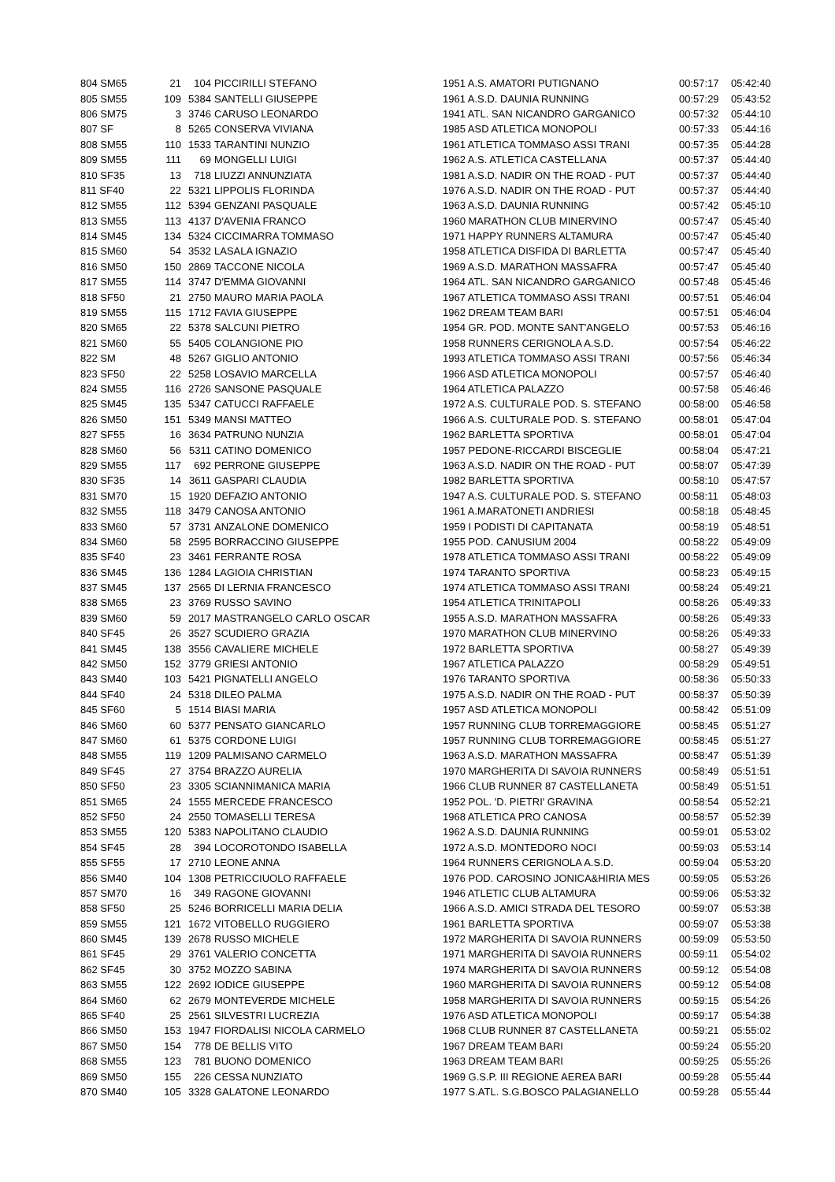| 804 SM65 | 21 | 104 | PICCIRILLI STEFANO | 1951 A.S. AMATORI PUTIGNANO | 00:57:17 | 05:42:40 |
| 805 SM55 | 109 | 5384 | SANTELLI GIUSEPPE | 1961 A.S.D. DAUNIA RUNNING | 00:57:29 | 05:43:52 |
| 806 SM75 | 3 | 3746 | CARUSO LEONARDO | 1941 ATL. SAN NICANDRO GARGANICO | 00:57:32 | 05:44:10 |
| 807 SF | 8 | 5265 | CONSERVA VIVIANA | 1985 ASD ATLETICA MONOPOLI | 00:57:33 | 05:44:16 |
| 808 SM55 | 110 | 1533 | TARANTINI NUNZIO | 1961 ATLETICA TOMMASO ASSI TRANI | 00:57:35 | 05:44:28 |
| 809 SM55 | 111 | 69 | MONGELLI LUIGI | 1962 A.S. ATLETICA CASTELLANA | 00:57:37 | 05:44:40 |
| 810 SF35 | 13 | 718 | LIUZZI ANNUNZIATA | 1981 A.S.D. NADIR ON THE ROAD - PUT | 00:57:37 | 05:44:40 |
| 811 SF40 | 22 | 5321 | LIPPOLIS FLORINDA | 1976 A.S.D. NADIR ON THE ROAD - PUT | 00:57:37 | 05:44:40 |
| 812 SM55 | 112 | 5394 | GENZANI PASQUALE | 1963 A.S.D. DAUNIA RUNNING | 00:57:42 | 05:45:10 |
| 813 SM55 | 113 | 4137 | D'AVENIA FRANCO | 1960 MARATHON CLUB MINERVINO | 00:57:47 | 05:45:40 |
| 814 SM45 | 134 | 5324 | CICCIMARRA TOMMASO | 1971 HAPPY RUNNERS ALTAMURA | 00:57:47 | 05:45:40 |
| 815 SM60 | 54 | 3532 | LASALA IGNAZIO | 1958 ATLETICA DISFIDA DI BARLETTA | 00:57:47 | 05:45:40 |
| 816 SM50 | 150 | 2869 | TACCONE NICOLA | 1969 A.S.D. MARATHON MASSAFRA | 00:57:47 | 05:45:40 |
| 817 SM55 | 114 | 3747 | D'EMMA GIOVANNI | 1964 ATL. SAN NICANDRO GARGANICO | 00:57:48 | 05:45:46 |
| 818 SF50 | 21 | 2750 | MAURO MARIA PAOLA | 1967 ATLETICA TOMMASO ASSI TRANI | 00:57:51 | 05:46:04 |
| 819 SM55 | 115 | 1712 | FAVIA GIUSEPPE | 1962 DREAM TEAM BARI | 00:57:51 | 05:46:04 |
| 820 SM65 | 22 | 5378 | SALCUNI PIETRO | 1954 GR. POD. MONTE SANT'ANGELO | 00:57:53 | 05:46:16 |
| 821 SM60 | 55 | 5405 | COLANGIONE PIO | 1958 RUNNERS CERIGNOLA A.S.D. | 00:57:54 | 05:46:22 |
| 822 SM | 48 | 5267 | GIGLIO ANTONIO | 1993 ATLETICA TOMMASO ASSI TRANI | 00:57:56 | 05:46:34 |
| 823 SF50 | 22 | 5258 | LOSAVIO MARCELLA | 1966 ASD ATLETICA MONOPOLI | 00:57:57 | 05:46:40 |
| 824 SM55 | 116 | 2726 | SANSONE PASQUALE | 1964 ATLETICA PALAZZO | 00:57:58 | 05:46:46 |
| 825 SM45 | 135 | 5347 | CATUCCI RAFFAELE | 1972 A.S. CULTURALE POD. S. STEFANO | 00:58:00 | 05:46:58 |
| 826 SM50 | 151 | 5349 | MANSI MATTEO | 1966 A.S. CULTURALE POD. S. STEFANO | 00:58:01 | 05:47:04 |
| 827 SF55 | 16 | 3634 | PATRUNO NUNZIA | 1962 BARLETTA SPORTIVA | 00:58:01 | 05:47:04 |
| 828 SM60 | 56 | 5311 | CATINO DOMENICO | 1957 PEDONE-RICCARDI BISCEGLIE | 00:58:04 | 05:47:21 |
| 829 SM55 | 117 | 692 | PERRONE GIUSEPPE | 1963 A.S.D. NADIR ON THE ROAD - PUT | 00:58:07 | 05:47:39 |
| 830 SF35 | 14 | 3611 | GASPARI CLAUDIA | 1982 BARLETTA SPORTIVA | 00:58:10 | 05:47:57 |
| 831 SM70 | 15 | 1920 | DEFAZIO ANTONIO | 1947 A.S. CULTURALE POD. S. STEFANO | 00:58:11 | 05:48:03 |
| 832 SM55 | 118 | 3479 | CANOSA ANTONIO | 1961 A.MARATONETI ANDRIESI | 00:58:18 | 05:48:45 |
| 833 SM60 | 57 | 3731 | ANZALONE DOMENICO | 1959 I PODISTI DI CAPITANATA | 00:58:19 | 05:48:51 |
| 834 SM60 | 58 | 2595 | BORRACCINO GIUSEPPE | 1955 POD. CANUSIUM 2004 | 00:58:22 | 05:49:09 |
| 835 SF40 | 23 | 3461 | FERRANTE ROSA | 1978 ATLETICA TOMMASO ASSI TRANI | 00:58:22 | 05:49:09 |
| 836 SM45 | 136 | 1284 | LAGIOIA CHRISTIAN | 1974 TARANTO SPORTIVA | 00:58:23 | 05:49:15 |
| 837 SM45 | 137 | 2565 | DI LERNIA FRANCESCO | 1974 ATLETICA TOMMASO ASSI TRANI | 00:58:24 | 05:49:21 |
| 838 SM65 | 23 | 3769 | RUSSO SAVINO | 1954 ATLETICA TRINITAPOLI | 00:58:26 | 05:49:33 |
| 839 SM60 | 59 | 2017 | MASTRANGELO CARLO OSCAR | 1955 A.S.D. MARATHON MASSAFRA | 00:58:26 | 05:49:33 |
| 840 SF45 | 26 | 3527 | SCUDIERO GRAZIA | 1970 MARATHON CLUB MINERVINO | 00:58:26 | 05:49:33 |
| 841 SM45 | 138 | 3556 | CAVALIERE MICHELE | 1972 BARLETTA SPORTIVA | 00:58:27 | 05:49:39 |
| 842 SM50 | 152 | 3779 | GRIESI ANTONIO | 1967 ATLETICA PALAZZO | 00:58:29 | 05:49:51 |
| 843 SM40 | 103 | 5421 | PIGNATELLI ANGELO | 1976 TARANTO SPORTIVA | 00:58:36 | 05:50:33 |
| 844 SF40 | 24 | 5318 | DILEO PALMA | 1975 A.S.D. NADIR ON THE ROAD - PUT | 00:58:37 | 05:50:39 |
| 845 SF60 | 5 | 1514 | BIASI MARIA | 1957 ASD ATLETICA MONOPOLI | 00:58:42 | 05:51:09 |
| 846 SM60 | 60 | 5377 | PENSATO GIANCARLO | 1957 RUNNING CLUB TORREMAGGIORE | 00:58:45 | 05:51:27 |
| 847 SM60 | 61 | 5375 | CORDONE LUIGI | 1957 RUNNING CLUB TORREMAGGIORE | 00:58:45 | 05:51:27 |
| 848 SM55 | 119 | 1209 | PALMISANO CARMELO | 1963 A.S.D. MARATHON MASSAFRA | 00:58:47 | 05:51:39 |
| 849 SF45 | 27 | 3754 | BRAZZO AURELIA | 1970 MARGHERITA DI SAVOIA RUNNERS | 00:58:49 | 05:51:51 |
| 850 SF50 | 23 | 3305 | SCIANNIMANICA MARIA | 1966 CLUB RUNNER 87 CASTELLANETA | 00:58:49 | 05:51:51 |
| 851 SM65 | 24 | 1555 | MERCEDE FRANCESCO | 1952 POL. 'D. PIETRI' GRAVINA | 00:58:54 | 05:52:21 |
| 852 SF50 | 24 | 2550 | TOMASELLI TERESA | 1968 ATLETICA PRO CANOSA | 00:58:57 | 05:52:39 |
| 853 SM55 | 120 | 5383 | NAPOLITANO CLAUDIO | 1962 A.S.D. DAUNIA RUNNING | 00:59:01 | 05:53:02 |
| 854 SF45 | 28 | 394 | LOCOROTONDO ISABELLA | 1972 A.S.D. MONTEDORO NOCI | 00:59:03 | 05:53:14 |
| 855 SF55 | 17 | 2710 | LEONE ANNA | 1964 RUNNERS CERIGNOLA A.S.D. | 00:59:04 | 05:53:20 |
| 856 SM40 | 104 | 1308 | PETRICCIUOLO RAFFAELE | 1976 POD. CAROSINO JONICA&HIRIA MES | 00:59:05 | 05:53:26 |
| 857 SM70 | 16 | 349 | RAGONE GIOVANNI | 1946 ATLETIC CLUB ALTAMURA | 00:59:06 | 05:53:32 |
| 858 SF50 | 25 | 5246 | BORRICELLI MARIA DELIA | 1966 A.S.D. AMICI STRADA DEL TESORO | 00:59:07 | 05:53:38 |
| 859 SM55 | 121 | 1672 | VITOBELLO RUGGIERO | 1961 BARLETTA SPORTIVA | 00:59:07 | 05:53:38 |
| 860 SM45 | 139 | 2678 | RUSSO MICHELE | 1972 MARGHERITA DI SAVOIA RUNNERS | 00:59:09 | 05:53:50 |
| 861 SF45 | 29 | 3761 | VALERIO CONCETTA | 1971 MARGHERITA DI SAVOIA RUNNERS | 00:59:11 | 05:54:02 |
| 862 SF45 | 30 | 3752 | MOZZO SABINA | 1974 MARGHERITA DI SAVOIA RUNNERS | 00:59:12 | 05:54:08 |
| 863 SM55 | 122 | 2692 | IODICE GIUSEPPE | 1960 MARGHERITA DI SAVOIA RUNNERS | 00:59:12 | 05:54:08 |
| 864 SM60 | 62 | 2679 | MONTEVERDE MICHELE | 1958 MARGHERITA DI SAVOIA RUNNERS | 00:59:15 | 05:54:26 |
| 865 SF40 | 25 | 2561 | SILVESTRI LUCREZIA | 1976 ASD ATLETICA MONOPOLI | 00:59:17 | 05:54:38 |
| 866 SM50 | 153 | 1947 | FIORDALISI NICOLA CARMELO | 1968 CLUB RUNNER 87 CASTELLANETA | 00:59:21 | 05:55:02 |
| 867 SM50 | 154 | 778 | DE BELLIS VITO | 1967 DREAM TEAM BARI | 00:59:24 | 05:55:20 |
| 868 SM55 | 123 | 781 | BUONO DOMENICO | 1963 DREAM TEAM BARI | 00:59:25 | 05:55:26 |
| 869 SM50 | 155 | 226 | CESSA NUNZIATO | 1969 G.S.P. III REGIONE AEREA BARI | 00:59:28 | 05:55:44 |
| 870 SM40 | 105 | 3328 | GALATONE LEONARDO | 1977 S.ATL. S.G.BOSCO PALAGIANELLO | 00:59:28 | 05:55:44 |